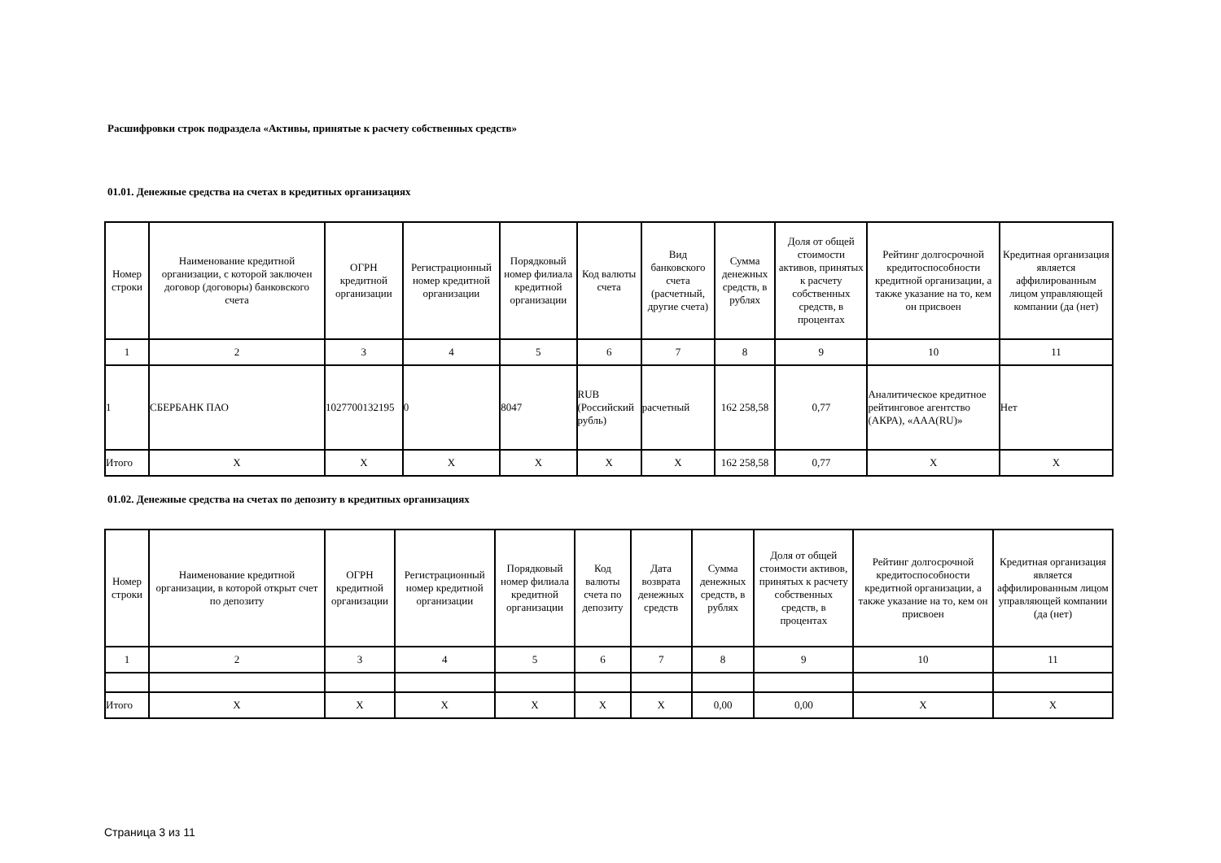Расшифровки строк подраздела «Активы, принятые к расчету собственных средств»
01.01. Денежные средства на счетах в кредитных организациях
| Номер строки | Наименование кредитной организации, с которой заключен договор (договоры) банковского счета | ОГРН кредитной организации | Регистрационный номер кредитной организации | Порядковый номер филиала кредитной организации | Код валюты счета | Вид банковского счета (расчетный, другие счета) | Сумма денежных средств, в рублях | Доля от общей стоимости активов, принятых к расчету собственных средств, в процентах | Рейтинг долгосрочной кредитоспособности кредитной организации, а также указание на то, кем он присвоен | Кредитная организация является аффилированным лицом управляющей компании (да (нет) |
| --- | --- | --- | --- | --- | --- | --- | --- | --- | --- | --- |
| 1 | 2 | 3 | 4 | 5 | 6 | 7 | 8 | 9 | 10 | 11 |
| 1 | СБЕРБАНК ПАО | 1027700132195 | 0 | 8047 | RUB (Российский рубль) | расчетный | 162 258,58 | 0,77 | Аналитическое кредитное рейтинговое агентство (АКРА), «AAA(RU)» | Нет |
| Итого | X | X | X | X | X | X | 162 258,58 | 0,77 | X | X |
01.02. Денежные средства на счетах по депозиту в кредитных организациях
| Номер строки | Наименование кредитной организации, в которой открыт счет по депозиту | ОГРН кредитной организации | Регистрационный номер кредитной организации | Порядковый номер филиала кредитной организации | Код валюты счета по депозиту | Дата возврата денежных средств | Сумма денежных средств, в рублях | Доля от общей стоимости активов, принятых к расчету собственных средств, в процентах | Рейтинг долгосрочной кредитоспособности кредитной организации, а также указание на то, кем он присвоен | Кредитная организация является аффилированным лицом управляющей компании (да (нет) |
| --- | --- | --- | --- | --- | --- | --- | --- | --- | --- | --- |
| 1 | 2 | 3 | 4 | 5 | 6 | 7 | 8 | 9 | 10 | 11 |
| Итого | X | X | X | X | X | X | 0,00 | 0,00 | X | X |
Страница 3 из 11